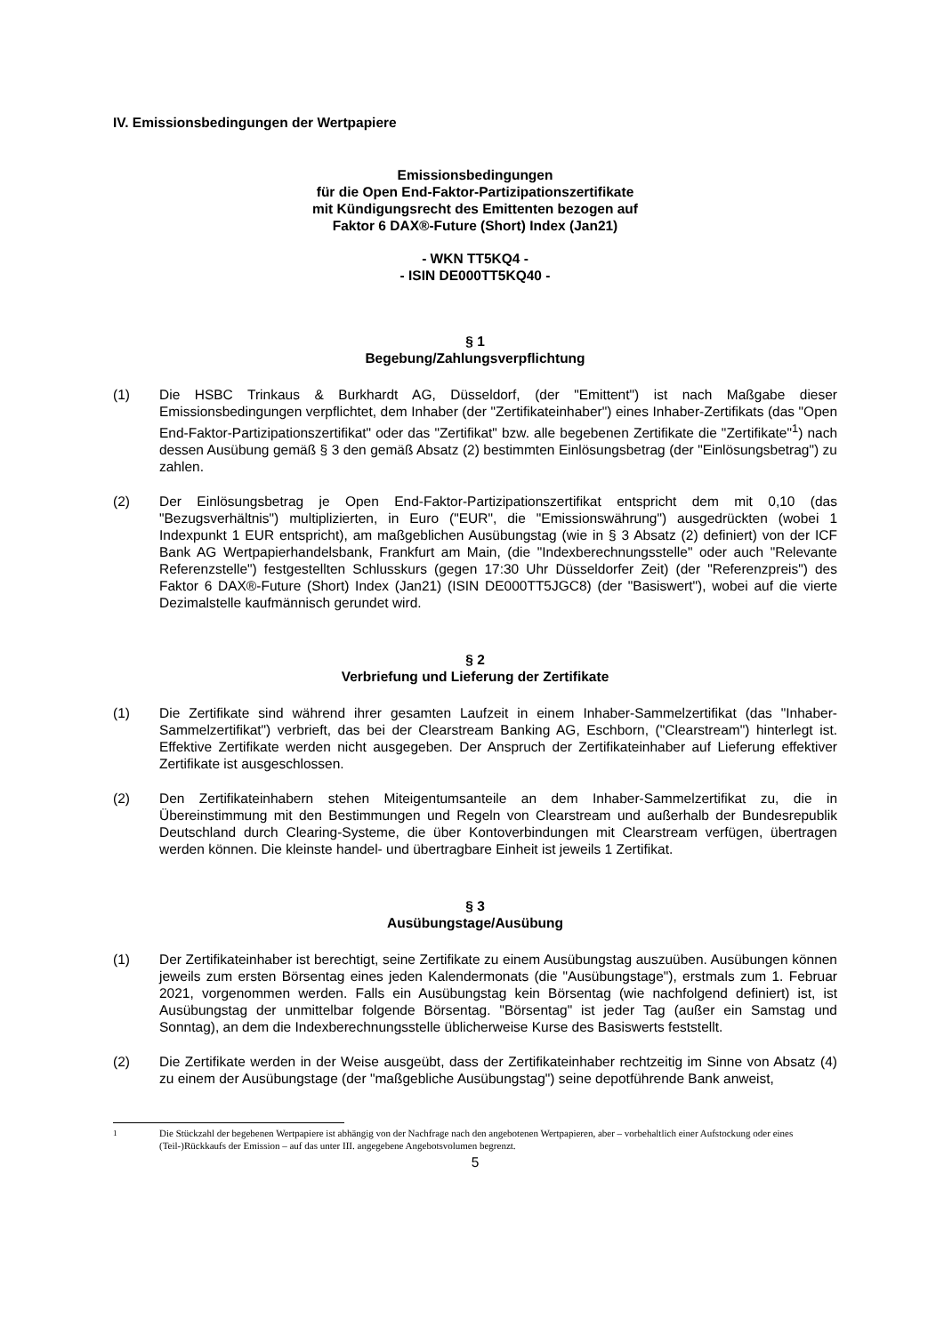IV. Emissionsbedingungen der Wertpapiere
Emissionsbedingungen
für die Open End-Faktor-Partizipationszertifikate
mit Kündigungsrecht des Emittenten bezogen auf
Faktor 6 DAX®-Future (Short) Index (Jan21)
- WKN TT5KQ4 -
- ISIN DE000TT5KQ40 -
§ 1
Begebung/Zahlungsverpflichtung
(1) Die HSBC Trinkaus & Burkhardt AG, Düsseldorf, (der "Emittent") ist nach Maßgabe dieser Emissionsbedingungen verpflichtet, dem Inhaber (der "Zertifikateinhaber") eines Inhaber-Zertifikats (das "Open End-Faktor-Partizipationszertifikat" oder das "Zertifikat" bzw. alle begebenen Zertifikate die "Zertifikate"<sup>1</sup>) nach dessen Ausübung gemäß § 3 den gemäß Absatz (2) bestimmten Einlösungsbetrag (der "Einlösungsbetrag") zu zahlen.
(2) Der Einlösungsbetrag je Open End-Faktor-Partizipationszertifikat entspricht dem mit 0,10 (das "Bezugsverhältnis") multiplizierten, in Euro ("EUR", die "Emissionswährung") ausgedrückten (wobei 1 Indexpunkt 1 EUR entspricht), am maßgeblichen Ausübungstag (wie in § 3 Absatz (2) definiert) von der ICF Bank AG Wertpapierhandelsbank, Frankfurt am Main, (die "Indexberechnungsstelle" oder auch "Relevante Referenzstelle") festgestellten Schlusskurs (gegen 17:30 Uhr Düsseldorfer Zeit) (der "Referenzpreis") des Faktor 6 DAX®-Future (Short) Index (Jan21) (ISIN DE000TT5JGC8) (der "Basiswert"), wobei auf die vierte Dezimalstelle kaufmännisch gerundet wird.
§ 2
Verbriefung und Lieferung der Zertifikate
(1) Die Zertifikate sind während ihrer gesamten Laufzeit in einem Inhaber-Sammelzertifikat (das "Inhaber-Sammelzertifikat") verbrieft, das bei der Clearstream Banking AG, Eschborn, ("Clearstream") hinterlegt ist. Effektive Zertifikate werden nicht ausgegeben. Der Anspruch der Zertifikateinhaber auf Lieferung effektiver Zertifikate ist ausgeschlossen.
(2) Den Zertifikateinhabern stehen Miteigentumsanteile an dem Inhaber-Sammelzertifikat zu, die in Übereinstimmung mit den Bestimmungen und Regeln von Clearstream und außerhalb der Bundesrepublik Deutschland durch Clearing-Systeme, die über Kontoverbindungen mit Clearstream verfügen, übertragen werden können. Die kleinste handel- und übertragbare Einheit ist jeweils 1 Zertifikat.
§ 3
Ausübungstage/Ausübung
(1) Der Zertifikateinhaber ist berechtigt, seine Zertifikate zu einem Ausübungstag auszuüben. Ausübungen können jeweils zum ersten Börsentag eines jeden Kalendermonats (die "Ausübungstage"), erstmals zum 1. Februar 2021, vorgenommen werden. Falls ein Ausübungstag kein Börsentag (wie nachfolgend definiert) ist, ist Ausübungstag der unmittelbar folgende Börsentag. "Börsentag" ist jeder Tag (außer ein Samstag und Sonntag), an dem die Indexberechnungsstelle üblicherweise Kurse des Basiswerts feststellt.
(2) Die Zertifikate werden in der Weise ausgeübt, dass der Zertifikateinhaber rechtzeitig im Sinne von Absatz (4) zu einem der Ausübungstage (der "maßgebliche Ausübungstag") seine depotführende Bank anweist,
<sup>1</sup> Die Stückzahl der begebenen Wertpapiere ist abhängig von der Nachfrage nach den angebotenen Wertpapieren, aber – vorbehaltlich einer Aufstockung oder eines (Teil-)Rückkaufs der Emission – auf das unter III. angegebene Angebotsvolumen begrenzt.
5